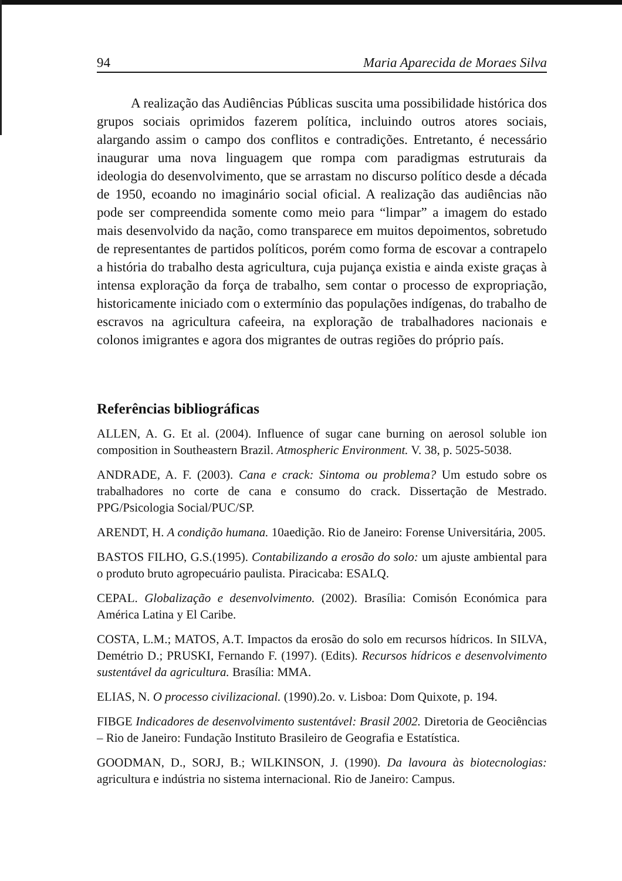94 Maria Aparecida de Moraes Silva
A realização das Audiências Públicas suscita uma possibilidade histórica dos grupos sociais oprimidos fazerem política, incluindo outros atores sociais, alargando assim o campo dos conflitos e contradições. Entretanto, é necessário inaugurar uma nova linguagem que rompa com paradigmas estruturais da ideologia do desenvolvimento, que se arrastam no discurso político desde a década de 1950, ecoando no imaginário social oficial. A realização das audiências não pode ser compreendida somente como meio para “limpar” a imagem do estado mais desenvolvido da nação, como transparece em muitos depoimentos, sobretudo de representantes de partidos políticos, porém como forma de escovar a contrapelo a história do trabalho desta agricultura, cuja pujança existia e ainda existe graças à intensa exploração da força de trabalho, sem contar o processo de expropriação, historicamente iniciado com o extermínio das populações indígenas, do trabalho de escravos na agricultura cafeeira, na exploração de trabalhadores nacionais e colonos imigrantes e agora dos migrantes de outras regiões do próprio país.
Referências bibliográficas
ALLEN, A. G. Et al. (2004). Influence of sugar cane burning on aerosol soluble ion composition in Southeastern Brazil. Atmospheric Environment. V. 38, p. 5025-5038.
ANDRADE, A. F. (2003). Cana e crack: Sintoma ou problema? Um estudo sobre os trabalhadores no corte de cana e consumo do crack. Dissertação de Mestrado. PPG/Psicologia Social/PUC/SP.
ARENDT, H. A condição humana. 10aedição. Rio de Janeiro: Forense Universitária, 2005.
BASTOS FILHO, G.S.(1995). Contabilizando a erosão do solo: um ajuste ambiental para o produto bruto agropecuário paulista. Piracicaba: ESALQ.
CEPAL. Globalização e desenvolvimento. (2002). Brasília: Comisón Económica para América Latina y El Caribe.
COSTA, L.M.; MATOS, A.T. Impactos da erosão do solo em recursos hídricos. In SILVA, Demétrio D.; PRUSKI, Fernando F. (1997). (Edits). Recursos hídricos e desenvolvimento sustentável da agricultura. Brasília: MMA.
ELIAS, N. O processo civilizacional. (1990).2o. v. Lisboa: Dom Quixote, p. 194.
FIBGE Indicadores de desenvolvimento sustentável: Brasil 2002. Diretoria de Geociências – Rio de Janeiro: Fundação Instituto Brasileiro de Geografia e Estatística.
GOODMAN, D., SORJ, B.; WILKINSON, J. (1990). Da lavoura às biotecnologias: agricultura e indústria no sistema internacional. Rio de Janeiro: Campus.